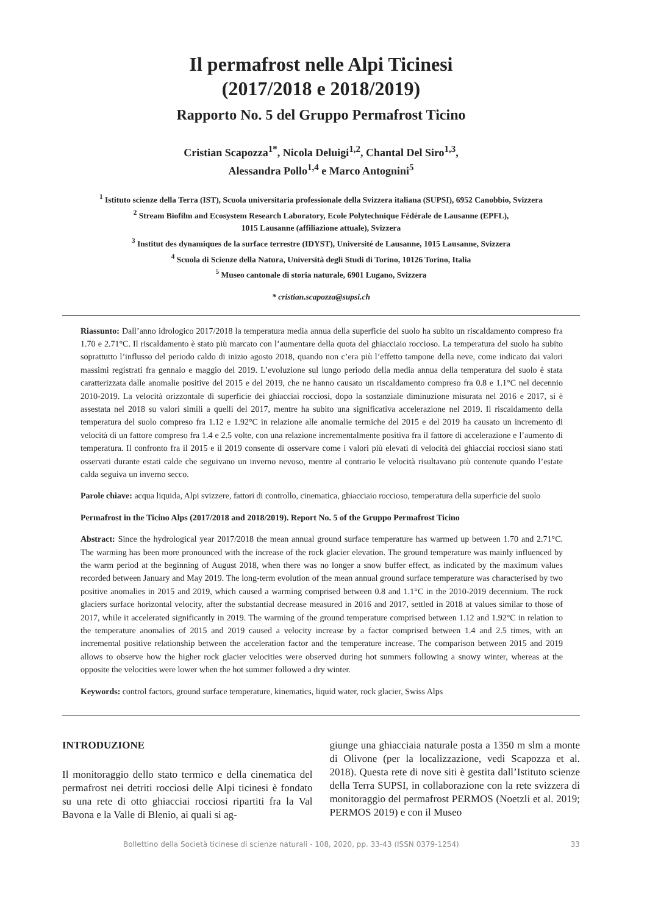Il permafrost nelle Alpi Ticinesi
(2017/2018 e 2018/2019)
Rapporto No. 5 del Gruppo Permafrost Ticino
Cristian Scapozza<sup>1*</sup>, Nicola Deluigi<sup>1,2</sup>, Chantal Del Siro<sup>1,3</sup>,
Alessandra Pollo<sup>1,4</sup> e Marco Antognini<sup>5</sup>
<sup>1</sup> Istituto scienze della Terra (IST), Scuola universitaria professionale della Svizzera italiana (SUPSI), 6952 Canobbio, Svizzera
<sup>2</sup> Stream Biofilm and Ecosystem Research Laboratory, Ecole Polytechnique Fédérale de Lausanne (EPFL),
1015 Lausanne (affiliazione attuale), Svizzera
<sup>3</sup> Institut des dynamiques de la surface terrestre (IDYST), Université de Lausanne, 1015 Lausanne, Svizzera
<sup>4</sup> Scuola di Scienze della Natura, Università degli Studi di Torino, 10126 Torino, Italia
<sup>5</sup> Museo cantonale di storia naturale, 6901 Lugano, Svizzera
* cristian.scapozza@supsi.ch
Riassunto: Dall’anno idrologico 2017/2018 la temperatura media annua della superficie del suolo ha subito un riscaldamento compreso fra 1.70 e 2.71°C. Il riscaldamento è stato più marcato con l’aumentare della quota del ghiacciaio roccioso. La temperatura del suolo ha subito soprattutto l’influsso del periodo caldo di inizio agosto 2018, quando non c’era più l’effetto tampone della neve, come indicato dai valori massimi registrati fra gennaio e maggio del 2019. L’evoluzione sul lungo periodo della media annua della temperatura del suolo è stata caratterizzata dalle anomalie positive del 2015 e del 2019, che ne hanno causato un riscaldamento compreso fra 0.8 e 1.1°C nel decennio 2010-2019. La velocità orizzontale di superficie dei ghiacciai rocciosi, dopo la sostanziale diminuzione misurata nel 2016 e 2017, si è assestata nel 2018 su valori simili a quelli del 2017, mentre ha subito una significativa accelerazione nel 2019. Il riscaldamento della temperatura del suolo compreso fra 1.12 e 1.92°C in relazione alle anomalie termiche del 2015 e del 2019 ha causato un incremento di velocità di un fattore compreso fra 1.4 e 2.5 volte, con una relazione incrementalmente positiva fra il fattore di accelerazione e l’aumento di temperatura. Il confronto fra il 2015 e il 2019 consente di osservare come i valori più elevati di velocità dei ghiacciai rocciosi siano stati osservati durante estati calde che seguivano un inverno nevoso, mentre al contrario le velocità risultavano più contenute quando l’estate calda seguiva un inverno secco.
Parole chiave: acqua liquida, Alpi svizzere, fattori di controllo, cinematica, ghiacciaio roccioso, temperatura della superficie del suolo
Permafrost in the Ticino Alps (2017/2018 and 2018/2019). Report No. 5 of the Gruppo Permafrost Ticino
Abstract: Since the hydrological year 2017/2018 the mean annual ground surface temperature has warmed up between 1.70 and 2.71°C. The warming has been more pronounced with the increase of the rock glacier elevation. The ground temperature was mainly influenced by the warm period at the beginning of August 2018, when there was no longer a snow buffer effect, as indicated by the maximum values recorded between January and May 2019. The long-term evolution of the mean annual ground surface temperature was characterised by two positive anomalies in 2015 and 2019, which caused a warming comprised between 0.8 and 1.1°C in the 2010-2019 decennium. The rock glaciers surface horizontal velocity, after the substantial decrease measured in 2016 and 2017, settled in 2018 at values similar to those of 2017, while it accelerated significantly in 2019. The warming of the ground temperature comprised between 1.12 and 1.92°C in relation to the temperature anomalies of 2015 and 2019 caused a velocity increase by a factor comprised between 1.4 and 2.5 times, with an incremental positive relationship between the acceleration factor and the temperature increase. The comparison between 2015 and 2019 allows to observe how the higher rock glacier velocities were observed during hot summers following a snowy winter, whereas at the opposite the velocities were lower when the hot summer followed a dry winter.
Keywords: control factors, ground surface temperature, kinematics, liquid water, rock glacier, Swiss Alps
INTRODUZIONE
Il monitoraggio dello stato termico e della cinematica del permafrost nei detriti rocciosi delle Alpi ticinesi è fondato su una rete di otto ghiacciai rocciosi ripartiti fra la Val Bavona e la Valle di Blenio, ai quali si ag-
giunge una ghiacciaia naturale posta a 1350 m slm a monte di Olivone (per la localizzazione, vedi Scapozza et al. 2018). Questa rete di nove siti è gestita dall’Istituto scienze della Terra SUPSI, in collaborazione con la rete svizzera di monitoraggio del permafrost PERMOS (Noetzli et al. 2019; PERMOS 2019) e con il Museo
Bollettino della Società ticinese di scienze naturali - 108, 2020, pp. 33-43 (ISSN 0379-1254) 33